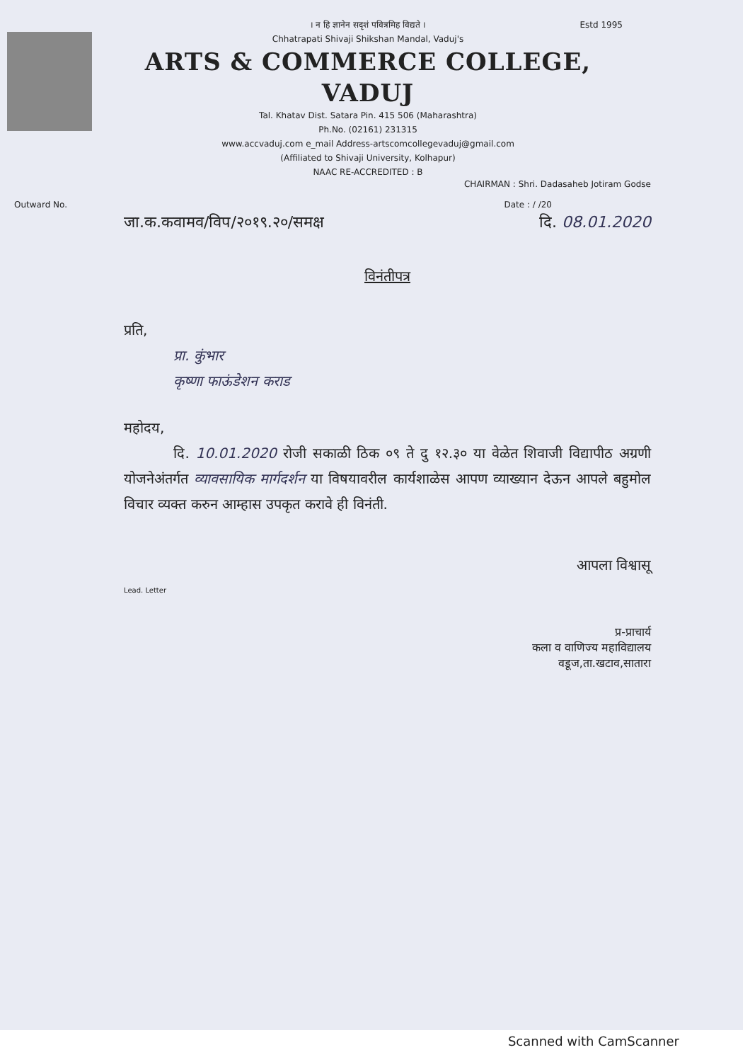Estd 1995
। न हि ज्ञानेन सदृशं पवित्रमिह विद्यते ।
Chhatrapati Shivaji Shikshan Mandal, Vaduj's
ARTS & COMMERCE COLLEGE, VADUJ
Tal. Khatav Dist. Satara Pin. 415 506 (Maharashtra)
Ph.No. (02161) 231315
www.accvaduj.com e_mail Address-artscomcollegevaduj@gmail.com
(Affiliated to Shivaji University, Kolhapur)
NAAC RE-ACCREDITED : B
CHAIRMAN : Shri. Dadasaheb Jotiram Godse
Outward No. Date : / /20
जा.क.कवामव/विप/२०१९.२०/समक्ष दि. 08.01.2020
विनंतीपत्र
प्रति,
प्रा. कुंभार
कृष्णा फाऊंडेशन कराड
महोदय,
दि. 10.01.2020 रोजी सकाळी ठिक ०९ ते दु १२.३० या वेळेत शिवाजी विद्यापीठ अग्रणी योजनेअंतर्गत व्यावसायिक मार्गदर्शन या विषयावरील कार्यशाळेस आपण व्याख्यान देऊन आपले बहुमोल विचार व्यक्त करुन आम्हास उपकृत करावे ही विनंती.
आपला विश्वासू
Lead. Letter
प्र-प्राचार्य
कला व वाणिज्य महाविद्यालय
वडूज,ता.खटाव,सातारा
Scanned with CamScanner